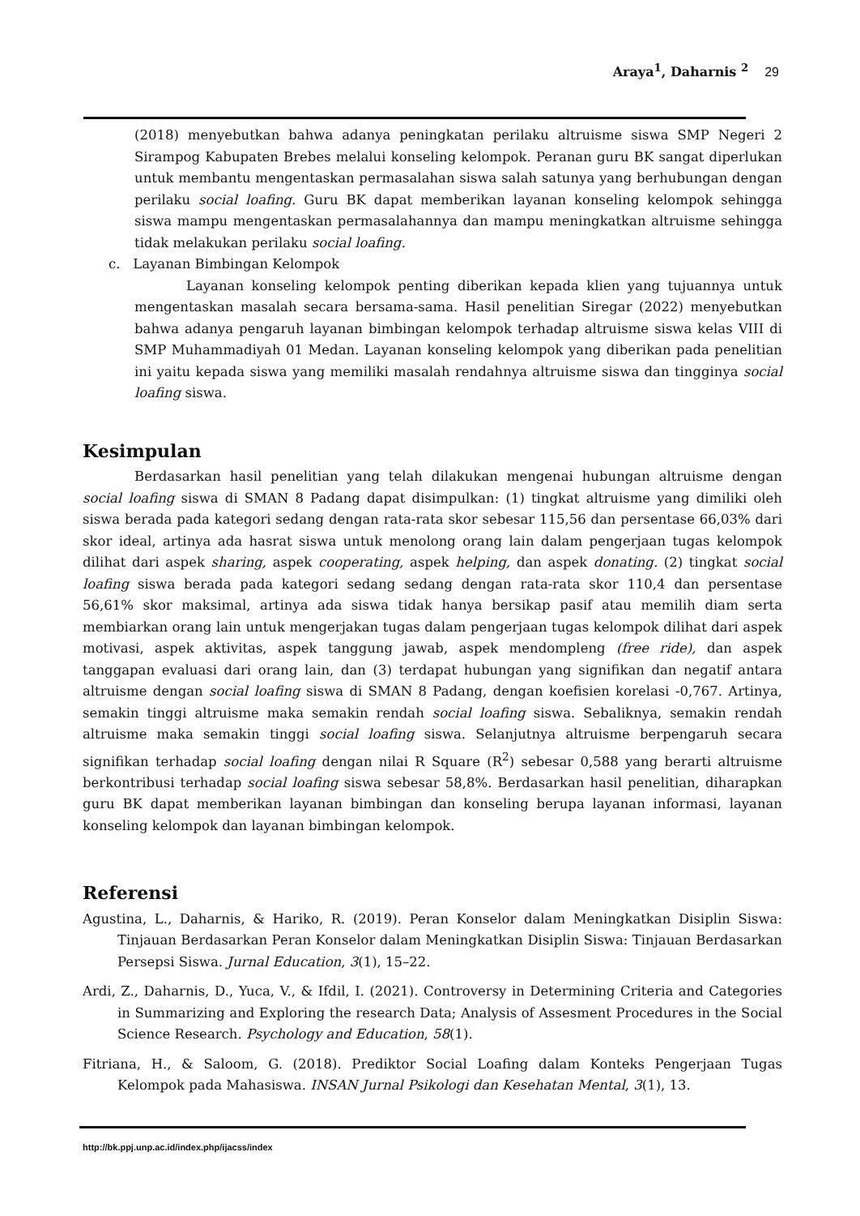Araya<sup>1</sup>, Daharnis <sup>2</sup> 29
(2018) menyebutkan bahwa adanya peningkatan perilaku altruisme siswa SMP Negeri 2 Sirampog Kabupaten Brebes melalui konseling kelompok. Peranan guru BK sangat diperlukan untuk membantu mengentaskan permasalahan siswa salah satunya yang berhubungan dengan perilaku social loafing. Guru BK dapat memberikan layanan konseling kelompok sehingga siswa mampu mengentaskan permasalahannya dan mampu meningkatkan altruisme sehingga tidak melakukan perilaku social loafing.
c. Layanan Bimbingan Kelompok
Layanan konseling kelompok penting diberikan kepada klien yang tujuannya untuk mengentaskan masalah secara bersama-sama. Hasil penelitian Siregar (2022) menyebutkan bahwa adanya pengaruh layanan bimbingan kelompok terhadap altruisme siswa kelas VIII di SMP Muhammadiyah 01 Medan. Layanan konseling kelompok yang diberikan pada penelitian ini yaitu kepada siswa yang memiliki masalah rendahnya altruisme siswa dan tingginya social loafing siswa.
Kesimpulan
Berdasarkan hasil penelitian yang telah dilakukan mengenai hubungan altruisme dengan social loafing siswa di SMAN 8 Padang dapat disimpulkan: (1) tingkat altruisme yang dimiliki oleh siswa berada pada kategori sedang dengan rata-rata skor sebesar 115,56 dan persentase 66,03% dari skor ideal, artinya ada hasrat siswa untuk menolong orang lain dalam pengerjaan tugas kelompok dilihat dari aspek sharing, aspek cooperating, aspek helping, dan aspek donating. (2) tingkat social loafing siswa berada pada kategori sedang sedang dengan rata-rata skor 110,4 dan persentase 56,61% skor maksimal, artinya ada siswa tidak hanya bersikap pasif atau memilih diam serta membiarkan orang lain untuk mengerjakan tugas dalam pengerjaan tugas kelompok dilihat dari aspek motivasi, aspek aktivitas, aspek tanggung jawab, aspek mendompleng (free ride), dan aspek tanggapan evaluasi dari orang lain, dan (3) terdapat hubungan yang signifikan dan negatif antara altruisme dengan social loafing siswa di SMAN 8 Padang, dengan koefisien korelasi -0,767. Artinya, semakin tinggi altruisme maka semakin rendah social loafing siswa. Sebaliknya, semakin rendah altruisme maka semakin tinggi social loafing siswa. Selanjutnya altruisme berpengaruh secara signifikan terhadap social loafing dengan nilai R Square (R<sup>2</sup>) sebesar 0,588 yang berarti altruisme berkontribusi terhadap social loafing siswa sebesar 58,8%. Berdasarkan hasil penelitian, diharapkan guru BK dapat memberikan layanan bimbingan dan konseling berupa layanan informasi, layanan konseling kelompok dan layanan bimbingan kelompok.
Referensi
Agustina, L., Daharnis, & Hariko, R. (2019). Peran Konselor dalam Meningkatkan Disiplin Siswa: Tinjauan Berdasarkan Peran Konselor dalam Meningkatkan Disiplin Siswa: Tinjauan Berdasarkan Persepsi Siswa. Jurnal Education, 3(1), 15–22.
Ardi, Z., Daharnis, D., Yuca, V., & Ifdil, I. (2021). Controversy in Determining Criteria and Categories in Summarizing and Exploring the research Data; Analysis of Assesment Procedures in the Social Science Research. Psychology and Education, 58(1).
Fitriana, H., & Saloom, G. (2018). Prediktor Social Loafing dalam Konteks Pengerjaan Tugas Kelompok pada Mahasiswa. INSAN Jurnal Psikologi dan Kesehatan Mental, 3(1), 13.
http://bk.ppj.unp.ac.id/index.php/ijacss/index